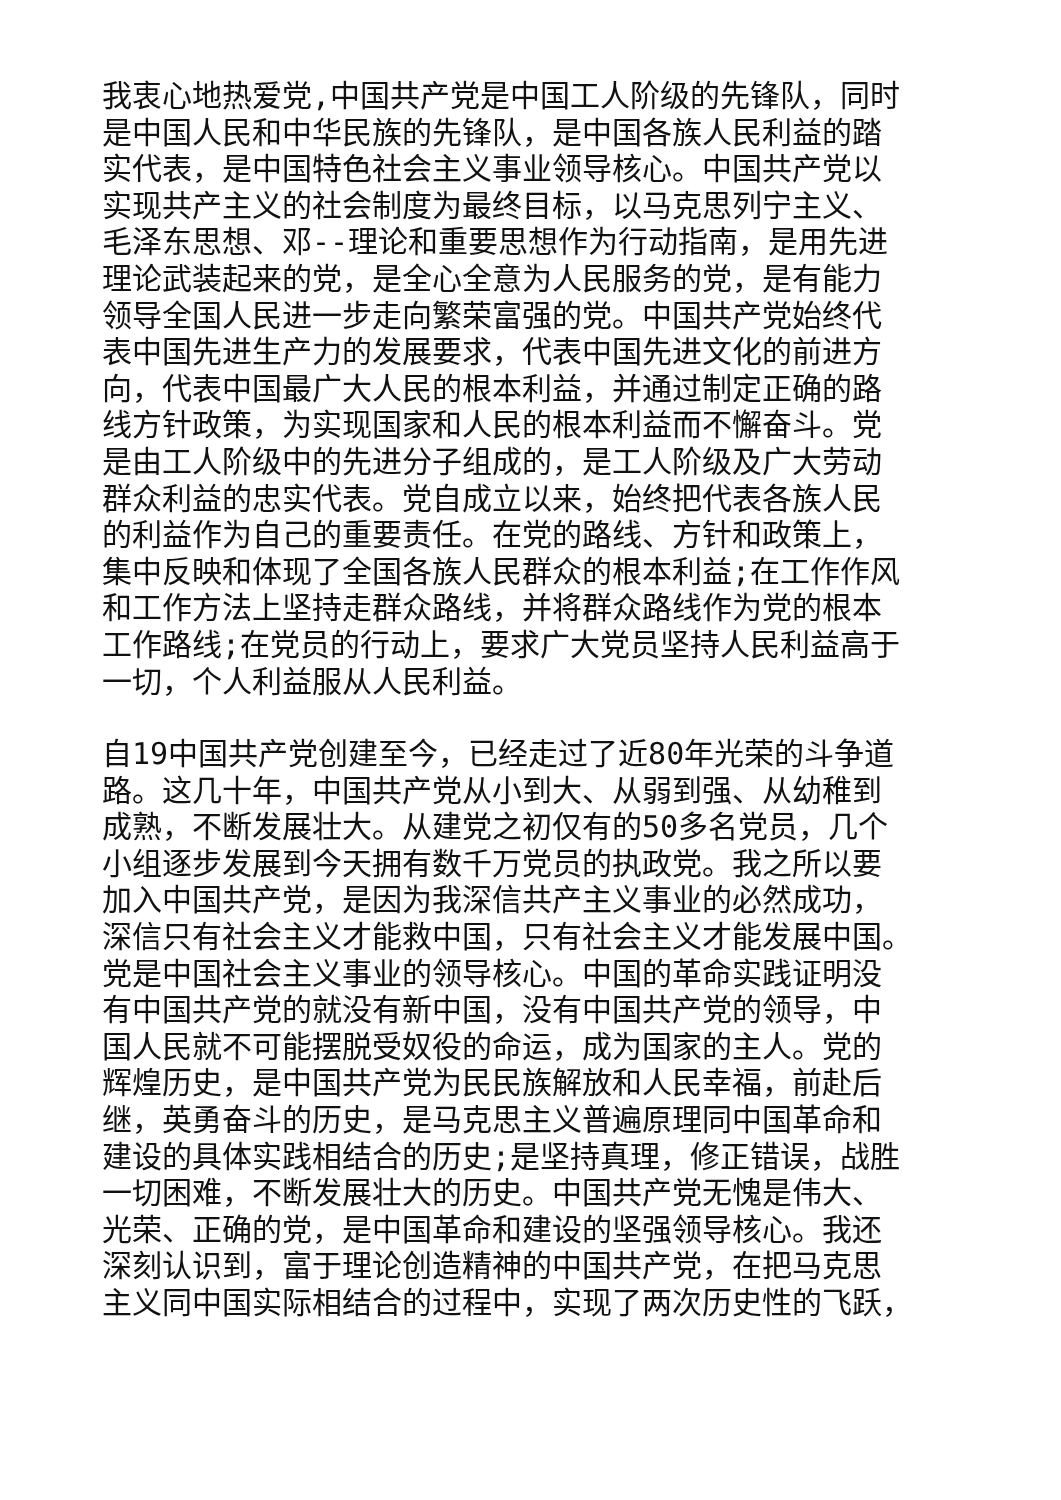我衷心地热爱党,中国共产党是中国工人阶级的先锋队，同时
是中国人民和中华民族的先锋队，是中国各族人民利益的踏
实代表，是中国特色社会主义事业领导核心。中国共产党以
实现共产主义的社会制度为最终目标，以马克思列宁主义、
毛泽东思想、邓--理论和重要思想作为行动指南，是用先进
理论武装起来的党，是全心全意为人民服务的党，是有能力
领导全国人民进一步走向繁荣富强的党。中国共产党始终代
表中国先进生产力的发展要求，代表中国先进文化的前进方
向，代表中国最广大人民的根本利益，并通过制定正确的路
线方针政策，为实现国家和人民的根本利益而不懈奋斗。党
是由工人阶级中的先进分子组成的，是工人阶级及广大劳动
群众利益的忠实代表。党自成立以来，始终把代表各族人民
的利益作为自己的重要责任。在党的路线、方针和政策上，
集中反映和体现了全国各族人民群众的根本利益;在工作作风
和工作方法上坚持走群众路线，并将群众路线作为党的根本
工作路线;在党员的行动上，要求广大党员坚持人民利益高于
一切，个人利益服从人民利益。
自19中国共产党创建至今，已经走过了近80年光荣的斗争道
路。这几十年，中国共产党从小到大、从弱到强、从幼稚到
成熟，不断发展壮大。从建党之初仅有的50多名党员，几个
小组逐步发展到今天拥有数千万党员的执政党。我之所以要
加入中国共产党，是因为我深信共产主义事业的必然成功，
深信只有社会主义才能救中国，只有社会主义才能发展中国。
党是中国社会主义事业的领导核心。中国的革命实践证明没
有中国共产党的就没有新中国，没有中国共产党的领导，中
国人民就不可能摆脱受奴役的命运，成为国家的主人。党的
辉煌历史，是中国共产党为民民族解放和人民幸福，前赴后
继，英勇奋斗的历史，是马克思主义普遍原理同中国革命和
建设的具体实践相结合的历史;是坚持真理，修正错误，战胜
一切困难，不断发展壮大的历史。中国共产党无愧是伟大、
光荣、正确的党，是中国革命和建设的坚强领导核心。我还
深刻认识到，富于理论创造精神的中国共产党，在把马克思
主义同中国实际相结合的过程中，实现了两次历史性的飞跃，